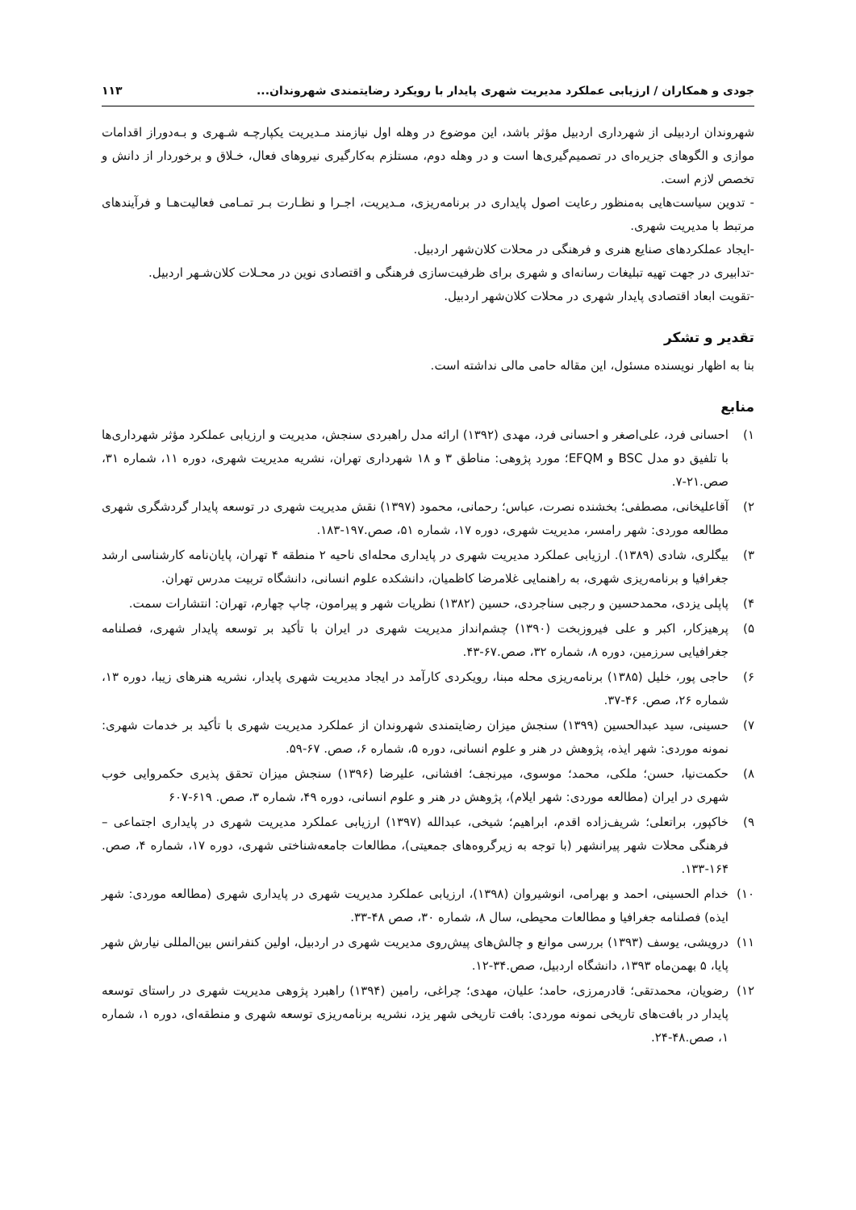جودی و همکاران / ارزیابی عملکرد مدیریت شهری پایدار با رویکرد رضایتمندی شهروندان... ۱۱۳
شهروندان اردبیلی از شهرداری اردبیل مؤثر باشد، این موضوع در وهله اول نیازمند مـدیریت یکپارچـه شـهری و بـه‌دوراز اقدامات موازی و الگوهای جزیره‌ای در تصمیم‌گیری‌ها است و در وهله دوم، مستلزم به‌کارگیری نیروهای فعال، خـلاق و برخوردار از دانش و تخصص لازم است.
- تدوین سیاست‌هایی به‌منظور رعایت اصول پایداری در برنامه‌ریزی، مـدیریت، اجـرا و نظـارت بـر تمـامی فعالیت‌هـا و فرآیندهای مرتبط با مدیریت شهری.
-ایجاد عملکردهای صنایع هنری و فرهنگی در محلات کلان‌شهر اردبیل.
-تدابیری در جهت تهیه تبلیغات رسانه‌ای و شهری برای ظرفیت‌سازی فرهنگی و اقتصادی نوین در محـلات کلان‌شـهر اردبیل.
-تقویت ابعاد اقتصادی پایدار شهری در محلات کلان‌شهر اردبیل.
تقدیر و تشکر
بنا به اظهار نویسنده مسئول، این مقاله حامی مالی نداشته است.
منابع
۱) احسانی فرد، علی‌اصغر و احسانی فرد، مهدی (۱۳۹۲) ارائه مدل راهبردی سنجش، مدیریت و ارزیابی عملکرد مؤثر شهرداری‌ها با تلفیق دو مدل BSC و EFQM؛ مورد پژوهی: مناطق ۳ و ۱۸ شهرداری تهران، نشریه مدیریت شهری، دوره ۱۱، شماره ۳۱، صص.۲۱-۷.
۲) آقاعلیخانی، مصطفی؛ بخشنده نصرت، عباس؛ رحمانی، محمود (۱۳۹۷) نقش مدیریت شهری در توسعه پایدار گردشگری شهری مطالعه موردی: شهر رامسر، مدیریت شهری، دوره ۱۷، شماره ۵۱، صص.۱۹۷-۱۸۳.
۳) بیگلری، شادی (۱۳۸۹). ارزیابی عملکرد مدیریت شهری در پایداری محله‌ای ناحیه ۲ منطقه ۴ تهران، پایان‌نامه کارشناسی ارشد جغرافیا و برنامه‌ریزی شهری، به راهنمایی غلامرضا کاظمیان، دانشکده علوم انسانی، دانشگاه تربیت مدرس تهران.
۴) پاپلی یزدی، محمدحسین و رجبی سناجردی، حسین (۱۳۸۲) نظریات شهر و پیرامون، چاپ چهارم، تهران: انتشارات سمت.
۵) پرهیزکار، اکبر و علی فیروزبخت (۱۳۹۰) چشم‌انداز مدیریت شهری در ایران با تأکید بر توسعه پایدار شهری، فصلنامه جغرافیایی سرزمین، دوره ۸، شماره ۳۲، صص.۶۷-۴۳.
۶) حاجی پور، خلیل (۱۳۸۵) برنامه‌ریزی محله مبنا، رویکردی کارآمد در ایجاد مدیریت شهری پایدار، نشریه هنرهای زیبا، دوره ۱۳، شماره ۲۶، صص. ۴۶-۳۷.
۷) حسینی، سید عبدالحسین (۱۳۹۹) سنجش میزان رضایتمندی شهروندان از عملکرد مدیریت شهری با تأکید بر خدمات شهری: نمونه موردی: شهر ایذه، پژوهش در هنر و علوم انسانی، دوره ۵، شماره ۶، صص. ۶۷-۵۹.
۸) حکمت‌نیا، حسن؛ ملکی، محمد؛ موسوی، میرنجف؛ افشانی، علیرضا (۱۳۹۶) سنجش میزان تحقق پذیری حکمروایی خوب شهری در ایران (مطالعه موردی: شهر ایلام)، پژوهش در هنر و علوم انسانی، دوره ۴۹، شماره ۳، صص. ۶۱۹-۶۰۷
۹) خاکپور، براتعلی؛ شریف‌زاده اقدم، ابراهیم؛ شیخی، عبدالله (۱۳۹۷) ارزیابی عملکرد مدیریت شهری در پایداری اجتماعی – فرهنگی محلات شهر پیرانشهر (با توجه به زیرگروه‌های جمعیتی)، مطالعات جامعه‌شناختی شهری، دوره ۱۷، شماره ۴، صص. ۱۶۴-۱۳۳.
۱۰) خدام الحسینی، احمد و بهرامی، انوشیروان (۱۳۹۸)، ارزیابی عملکرد مدیریت شهری در پایداری شهری (مطالعه موردی: شهر ایذه) فصلنامه جغرافیا و مطالعات محیطی، سال ۸، شماره ۳۰، صص ۴۸-۳۳.
۱۱) درویشی، یوسف (۱۳۹۳) بررسی موانع و چالش‌های پیش‌روی مدیریت شهری در اردبیل، اولین کنفرانس بین‌المللی نیارش شهر پایا، ۵ بهمن‌ماه ۱۳۹۳، دانشگاه اردبیل، صص.۳۴-۱۲.
۱۲) رضویان، محمدتقی؛ قادرمرزی، حامد؛ علیان، مهدی؛ چراغی، رامین (۱۳۹۴) راهبرد پژوهی مدیریت شهری در راستای توسعه پایدار در بافت‌های تاریخی نمونه موردی: بافت تاریخی شهر یزد، نشریه برنامه‌ریزی توسعه شهری و منطقه‌ای، دوره ۱، شماره ۱، صص.۴۸-۲۴.